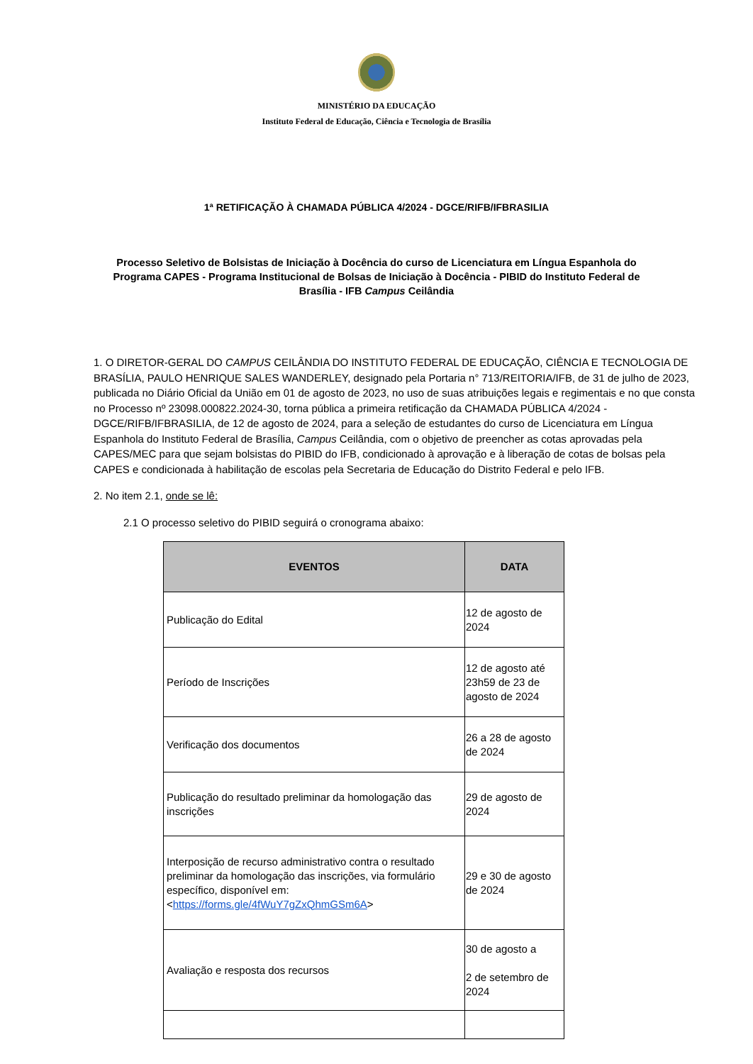MINISTÉRIO DA EDUCAÇÃO
Instituto Federal de Educação, Ciência e Tecnologia de Brasília
1ª RETIFICAÇÃO À CHAMADA PÚBLICA 4/2024 - DGCE/RIFB/IFBRASILIA
Processo Seletivo de Bolsistas de Iniciação à Docência do curso de Licenciatura em Língua Espanhola do Programa CAPES - Programa Institucional de Bolsas de Iniciação à Docência - PIBID do Instituto Federal de Brasília - IFB Campus Ceilândia
1. O DIRETOR-GERAL DO CAMPUS CEILÂNDIA DO INSTITUTO FEDERAL DE EDUCAÇÃO, CIÊNCIA E TECNOLOGIA DE BRASÍLIA, PAULO HENRIQUE SALES WANDERLEY, designado pela Portaria n° 713/REITORIA/IFB, de 31 de julho de 2023, publicada no Diário Oficial da União em 01 de agosto de 2023, no uso de suas atribuições legais e regimentais e no que consta no Processo nº 23098.000822.2024-30, torna pública a primeira retificação da CHAMADA PÚBLICA 4/2024 - DGCE/RIFB/IFBRASILIA, de 12 de agosto de 2024, para a seleção de estudantes do curso de Licenciatura em Língua Espanhola do Instituto Federal de Brasília, Campus Ceilândia, com o objetivo de preencher as cotas aprovadas pela CAPES/MEC para que sejam bolsistas do PIBID do IFB, condicionado à aprovação e à liberação de cotas de bolsas pela CAPES e condicionada à habilitação de escolas pela Secretaria de Educação do Distrito Federal e pelo IFB.
2. No item 2.1, onde se lê:
2.1 O processo seletivo do PIBID seguirá o cronograma abaixo:
| EVENTOS | DATA |
| --- | --- |
| Publicação do Edital | 12 de agosto de 2024 |
| Período de Inscrições | 12 de agosto até 23h59 de 23 de agosto de 2024 |
| Verificação dos documentos | 26 a 28 de agosto de 2024 |
| Publicação do resultado preliminar da homologação das inscrições | 29 de agosto de 2024 |
| Interposição de recurso administrativo contra o resultado preliminar da homologação das inscrições, via formulário específico, disponível em: < https://forms.gle/4fWuY7gZxQhmGSm6A > | 29 e 30 de agosto de 2024 |
| Avaliação e resposta dos recursos | 30 de agosto a 2 de setembro de 2024 |